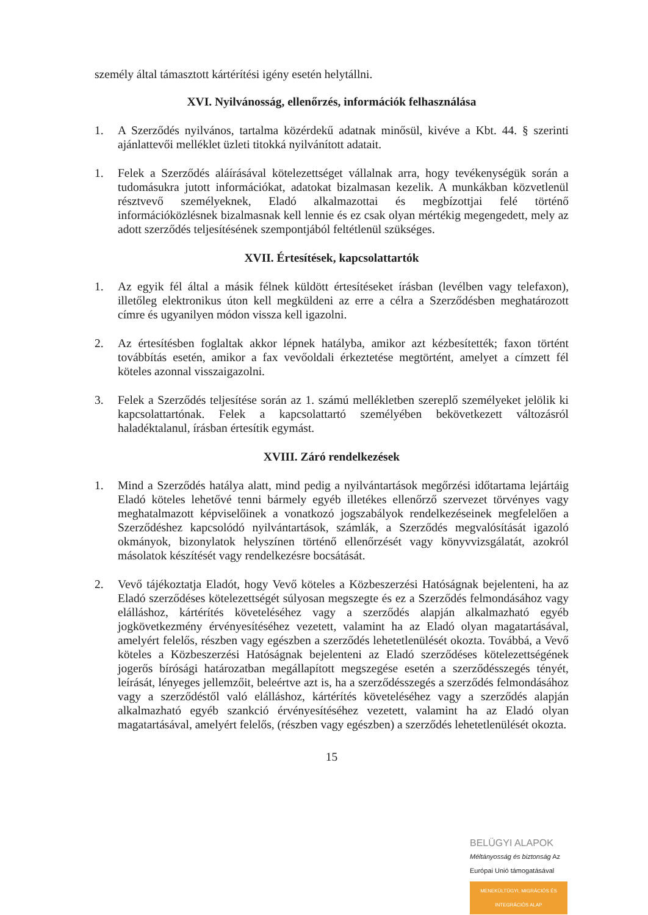személy által támasztott kártérítési igény esetén helytállni.
XVI. Nyilvánosság, ellenőrzés, információk felhasználása
1. A Szerződés nyilvános, tartalma közérdekű adatnak minősül, kivéve a Kbt. 44. § szerinti ajánlattevői melléklet üzleti titokká nyilvánított adatait.
1. Felek a Szerződés aláírásával kötelezettséget vállalnak arra, hogy tevékenységük során a tudomásukra jutott információkat, adatokat bizalmasan kezelik. A munkákban közvetlenül résztvevő személyeknek, Eladó alkalmazottai és megbízottjai felé történő információközlésnek bizalmasnak kell lennie és ez csak olyan mértékig megengedett, mely az adott szerződés teljesítésének szempontjából feltétlenül szükséges.
XVII. Értesítések, kapcsolattartók
1. Az egyik fél által a másik félnek küldött értesítéseket írásban (levélben vagy telefaxon), illetőleg elektronikus úton kell megküldeni az erre a célra a Szerződésben meghatározott címre és ugyanilyen módon vissza kell igazolni.
2. Az értesítésben foglaltak akkor lépnek hatályba, amikor azt kézbesítették; faxon történt továbbítás esetén, amikor a fax vevőoldali érkeztetése megtörtént, amelyet a címzett fél köteles azonnal visszaigazolni.
3. Felek a Szerződés teljesítése során az 1. számú mellékletben szereplő személyeket jelölik ki kapcsolattartónak. Felek a kapcsolattartó személyében bekövetkezett változásról haladéktalanul, írásban értesítik egymást.
XVIII. Záró rendelkezések
1. Mind a Szerződés hatálya alatt, mind pedig a nyilvántartások megőrzési időtartama lejártáig Eladó köteles lehetővé tenni bármely egyéb illetékes ellenőrző szervezet törvényes vagy meghatalmazott képviselőinek a vonatkozó jogszabályok rendelkezéseinek megfelelően a Szerződéshez kapcsolódó nyilvántartások, számlák, a Szerződés megvalósítását igazoló okmányok, bizonylatok helyszínen történő ellenőrzését vagy könyvvizsgálatát, azokról másolatok készítését vagy rendelkezésre bocsátását.
2. Vevő tájékoztatja Eladót, hogy Vevő köteles a Közbeszerzési Hatóságnak bejelenteni, ha az Eladó szerződéses kötelezettségét súlyosan megszegte és ez a Szerződés felmondásához vagy elálláshoz, kártérítés követeléséhez vagy a szerződés alapján alkalmazható egyéb jogkövetkezmény érvényesítéséhez vezetett, valamint ha az Eladó olyan magatartásával, amelyért felelős, részben vagy egészben a szerződés lehetetlenülését okozta. Továbbá, a Vevő köteles a Közbeszerzési Hatóságnak bejelenteni az Eladó szerződéses kötelezettségének jogerős bírósági határozatban megállapított megszegése esetén a szerződésszegés tényét, leírását, lényeges jellemzőit, beleértve azt is, ha a szerződésszegés a szerződés felmondásához vagy a szerződéstől való elálláshoz, kártérítés követeléséhez vagy a szerződés alapján alkalmazható egyéb szankció érvényesítéséhez vezetett, valamint ha az Eladó olyan magatartásával, amelyért felelős, (részben vagy egészben) a szerződés lehetetlenülését okozta.
15
BELÜGYI ALAPOK
Méltányosság és biztonság Az Európai Unió támogatásával
MENEKÜLTÜGYI, MIGRÁCIÓS ÉS INTEGRÁCIÓS ALAP